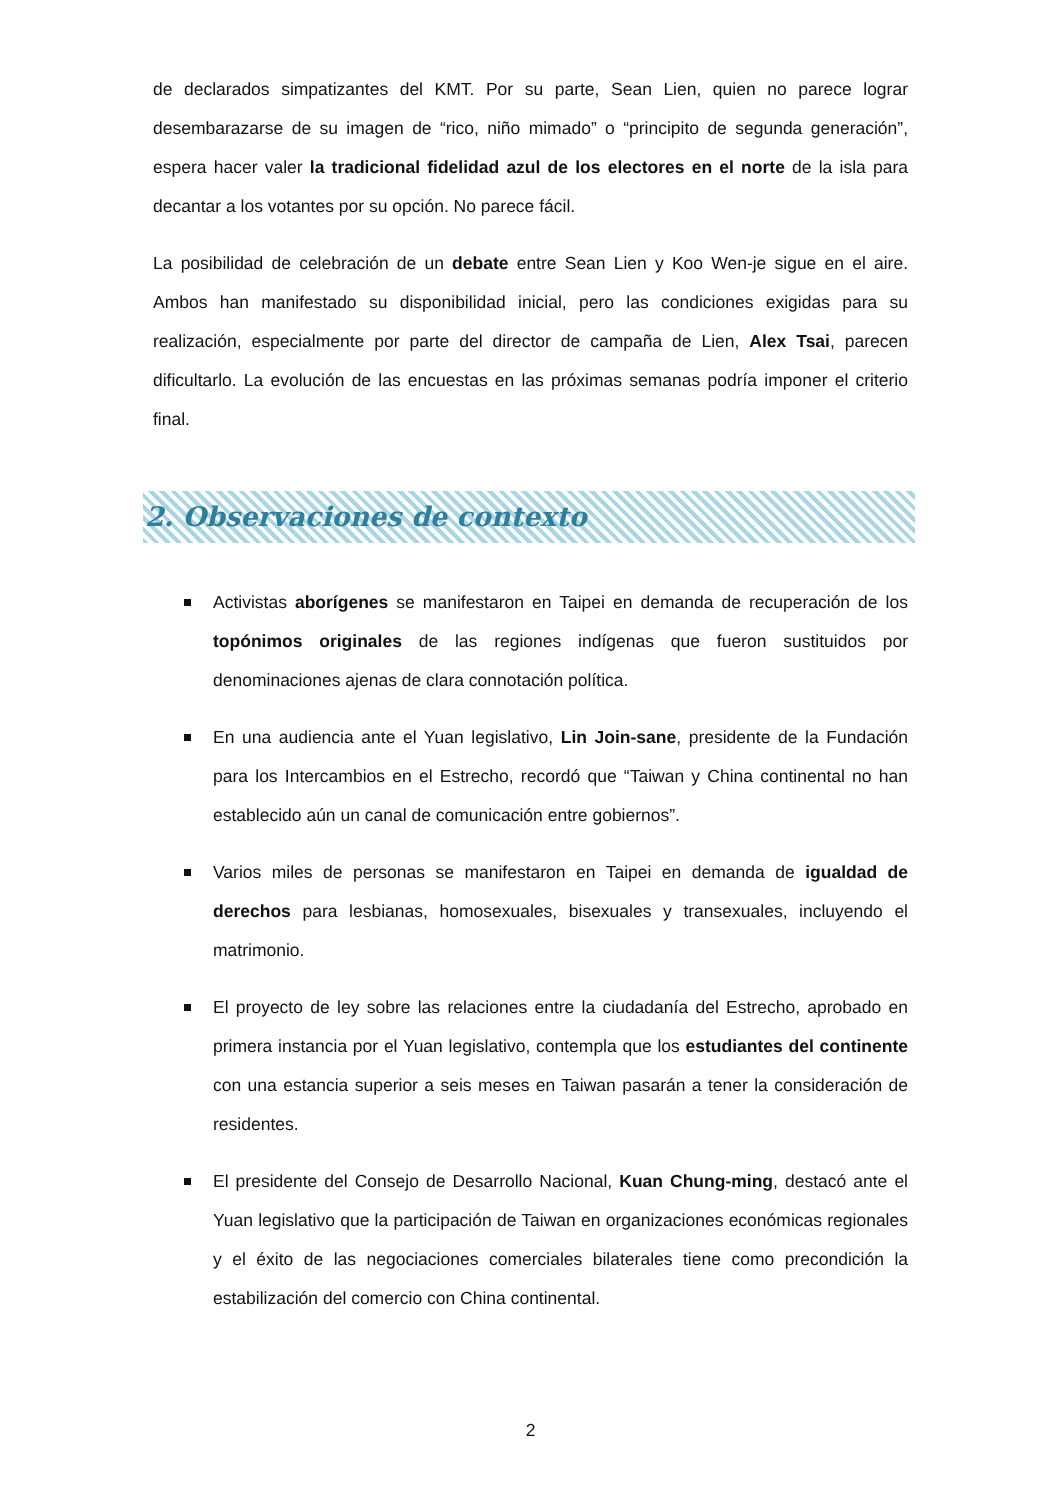de declarados simpatizantes del KMT. Por su parte, Sean Lien, quien no parece lograr desembarazarse de su imagen de “rico, niño mimado” o “principito de segunda generación”, espera hacer valer la tradicional fidelidad azul de los electores en el norte de la isla para decantar a los votantes por su opción. No parece fácil.
La posibilidad de celebración de un debate entre Sean Lien y Koo Wen-je sigue en el aire. Ambos han manifestado su disponibilidad inicial, pero las condiciones exigidas para su realización, especialmente por parte del director de campaña de Lien, Alex Tsai, parecen dificultarlo. La evolución de las encuestas en las próximas semanas podría imponer el criterio final.
2. Observaciones de contexto
Activistas aborígenes se manifestaron en Taipei en demanda de recuperación de los topónimos originales de las regiones indígenas que fueron sustituidos por denominaciones ajenas de clara connotación política.
En una audiencia ante el Yuan legislativo, Lin Join-sane, presidente de la Fundación para los Intercambios en el Estrecho, recordó que “Taiwan y China continental no han establecido aún un canal de comunicación entre gobiernos”.
Varios miles de personas se manifestaron en Taipei en demanda de igualdad de derechos para lesbianas, homosexuales, bisexuales y transexuales, incluyendo el matrimonio.
El proyecto de ley sobre las relaciones entre la ciudadanía del Estrecho, aprobado en primera instancia por el Yuan legislativo, contempla que los estudiantes del continente con una estancia superior a seis meses en Taiwan pasarán a tener la consideración de residentes.
El presidente del Consejo de Desarrollo Nacional, Kuan Chung-ming, destacó ante el Yuan legislativo que la participación de Taiwan en organizaciones económicas regionales y el éxito de las negociaciones comerciales bilaterales tiene como precondición la estabilización del comercio con China continental.
2